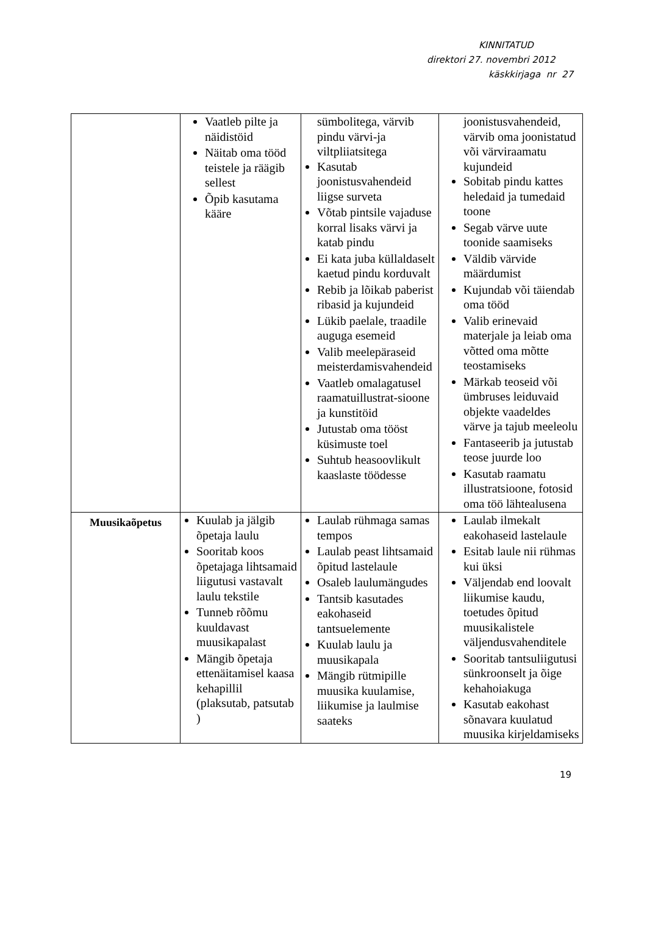KINNITATUD
direktori 27. novembri 2012
käskkirjaga nr 27
| | Vaatleb pilte ja näidistöid Näitab oma tööd teistele ja räägib sellest Õpib kasutama kääre | sümbolitega, värvib pindu värvi-ja viltpliiatsitega Kasutab joonistusvahendeid liigse surveta Võtab pintsile vajaduse korral lisaks värvi ja katab pindu Ei kata juba küllaldaselt kaetud pindu korduvalt Rebib ja lõikab paberist ribasid ja kujundeid Lükib paelale, traadile auguga esemeid Valib meelepäraseid meisterdamisvahendeid Vaatleb omalagatusel raamatuillustrat-sioone ja kunstitöid Jutustab oma tööst küsimuste toel Suhtub heasoovlikult kaaslaste töödesse | joonistusvahendeid, värvib oma joonistatud või värviraamatu kujundeid Sobitab pindu kattes heledaid ja tumedaid toone Segab värve uute toonide saamiseks Väldib värvide määrdumist Kujundab või täiendab oma tööd Valib erinevaid materjale ja leiab oma võtted oma mõtte teostamiseks Märkab teoseid või ümbruses leiduvaid objekte vaadeldes värve ja tajub meeleolu Fantaseerib ja jutustab teose juurde loo Kasutab raamatu illustratsioone, fotosid oma töö lähtealusena |
| Muusikaõpetus | Kuulab ja jälgib õpetaja laulu Sooritab koos õpetajaga lihtsamaid liigutusi vastavalt laulu tekstile Tunneb rõõmu kuuldavast muusikapalast Mängib õpetaja ettenäitamisel kaasa kehapillil (plaksutab, patsutab ) | Laulab rühmaga samas tempos Laulab peast lihtsamaid õpitud lastelaule Osaleb laulumängudes Tantsib kasutades eakohaseid tantsuelemente Kuulab laulu ja muusikapala Mängib rütmipille muusika kuulamise, liikumise ja laulmise saateks | Laulab ilmekalt eakohaseid lastelaule Esitab laule nii rühmas kui üksi Väljendab end loovalt liikumise kaudu, toetudes õpitud muusikalistele väljendusvahenditele Sooritab tantsuliigutusi sünkroonselt ja õige kehahoiakuga Kasutab eakohast sõnavara kuulatud muusika kirjeldamiseks |
19